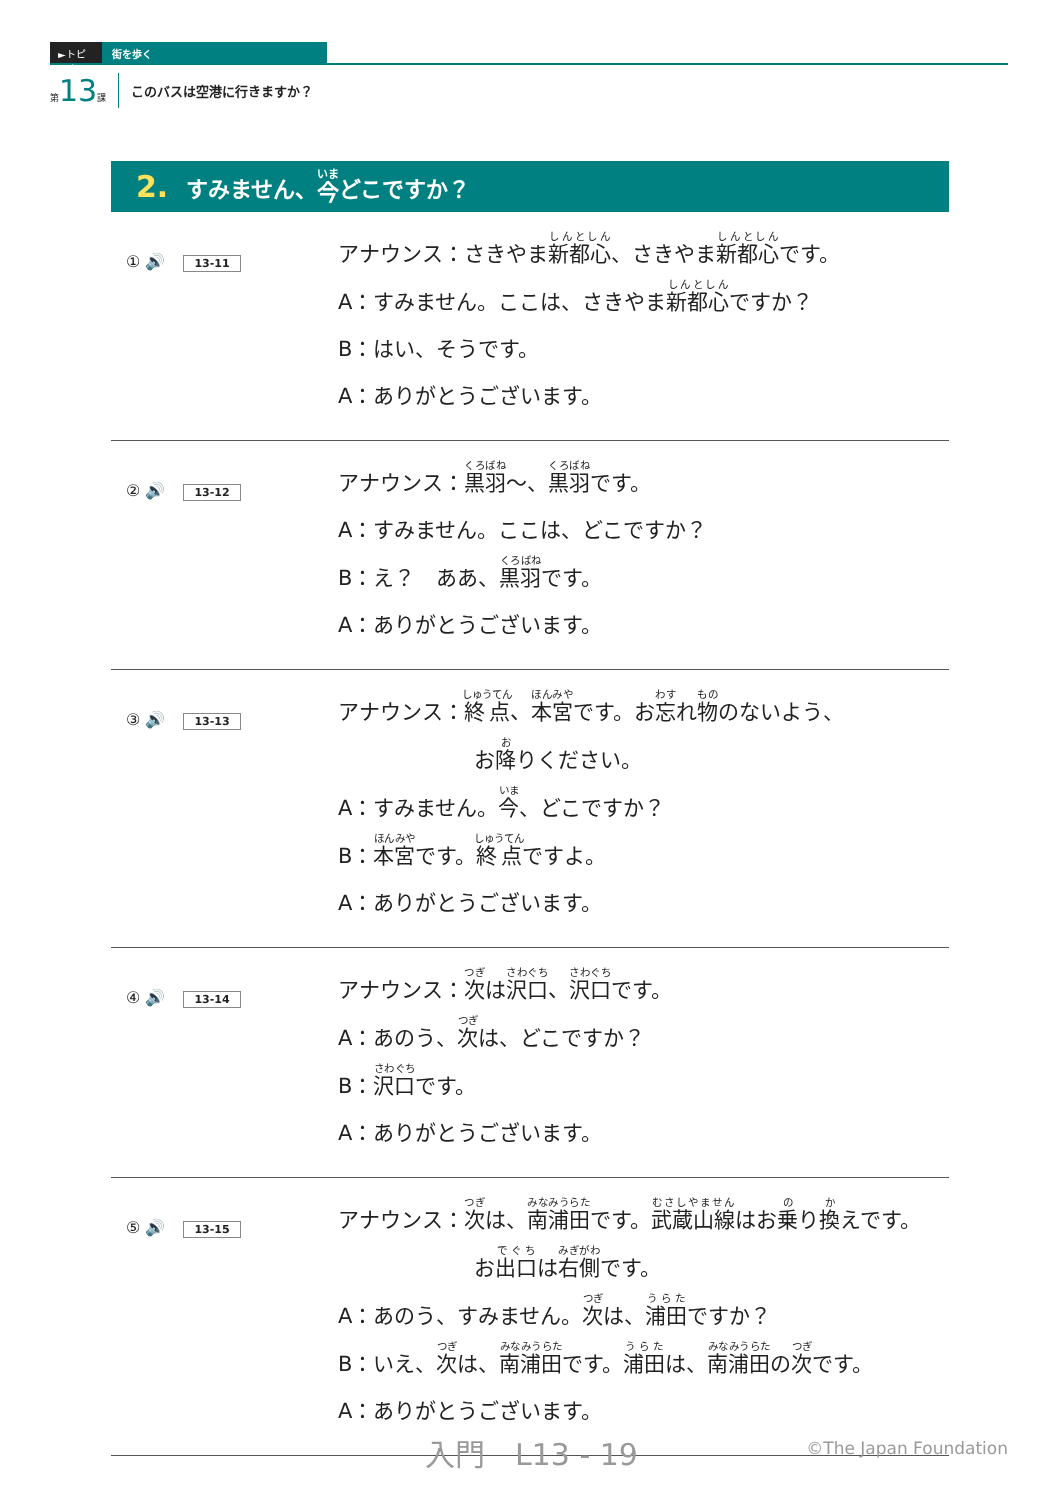►トピック
街を歩く
第13課 このバスは空港に行きますか？
2. すみません、 今 どこですか？
① 🔊 13-11
アナウンス：さきやま新都心、さきやま新都心です。
A：すみません。ここは、さきやま新都心ですか？
B：はい、そうです。
A：ありがとうございます。
② 🔊 13-12
アナウンス：黒羽～、黒羽です。
A：すみません。ここは、どこですか？
B：え？　ああ、黒羽です。
A：ありがとうございます。
③ 🔊 13-13
アナウンス：終点、本宮です。お忘れ物のないよう、
お降りください。
A：すみません。今、どこですか？
B：本宮です。終点ですよ。
A：ありがとうございます。
④ 🔊 13-14
アナウンス：次は沢口、沢口です。
A：あのう、次は、どこですか？
B：沢口です。
A：ありがとうございます。
⑤ 🔊 13-15
アナウンス：次は、南浦田です。武蔵山線はお乗り換えです。
お出口は右側です。
A：あのう、すみません。次は、浦田ですか？
B：いえ、次は、南浦田です。浦田は、南浦田の次です。
A：ありがとうございます。
入門　L13 - 19 ©The Japan Foundation